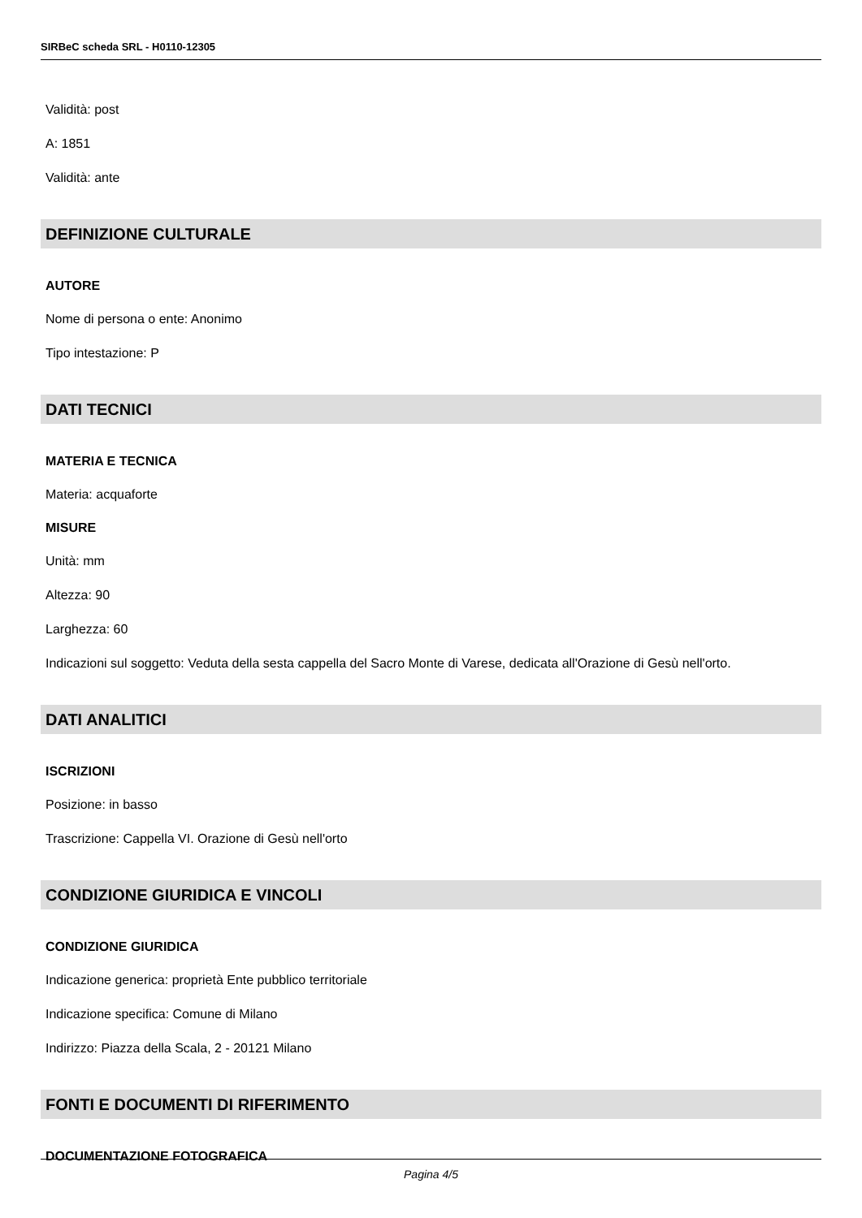SIRBeC scheda SRL - H0110-12305
Validità: post
A: 1851
Validità: ante
DEFINIZIONE CULTURALE
AUTORE
Nome di persona o ente: Anonimo
Tipo intestazione: P
DATI TECNICI
MATERIA E TECNICA
Materia: acquaforte
MISURE
Unità: mm
Altezza: 90
Larghezza: 60
Indicazioni sul soggetto: Veduta della sesta cappella del Sacro Monte di Varese, dedicata all'Orazione di Gesù nell'orto.
DATI ANALITICI
ISCRIZIONI
Posizione: in basso
Trascrizione: Cappella VI. Orazione di Gesù nell'orto
CONDIZIONE GIURIDICA E VINCOLI
CONDIZIONE GIURIDICA
Indicazione generica: proprietà Ente pubblico territoriale
Indicazione specifica: Comune di Milano
Indirizzo: Piazza della Scala, 2 - 20121 Milano
FONTI E DOCUMENTI DI RIFERIMENTO
DOCUMENTAZIONE FOTOGRAFICA
Pagina 4/5